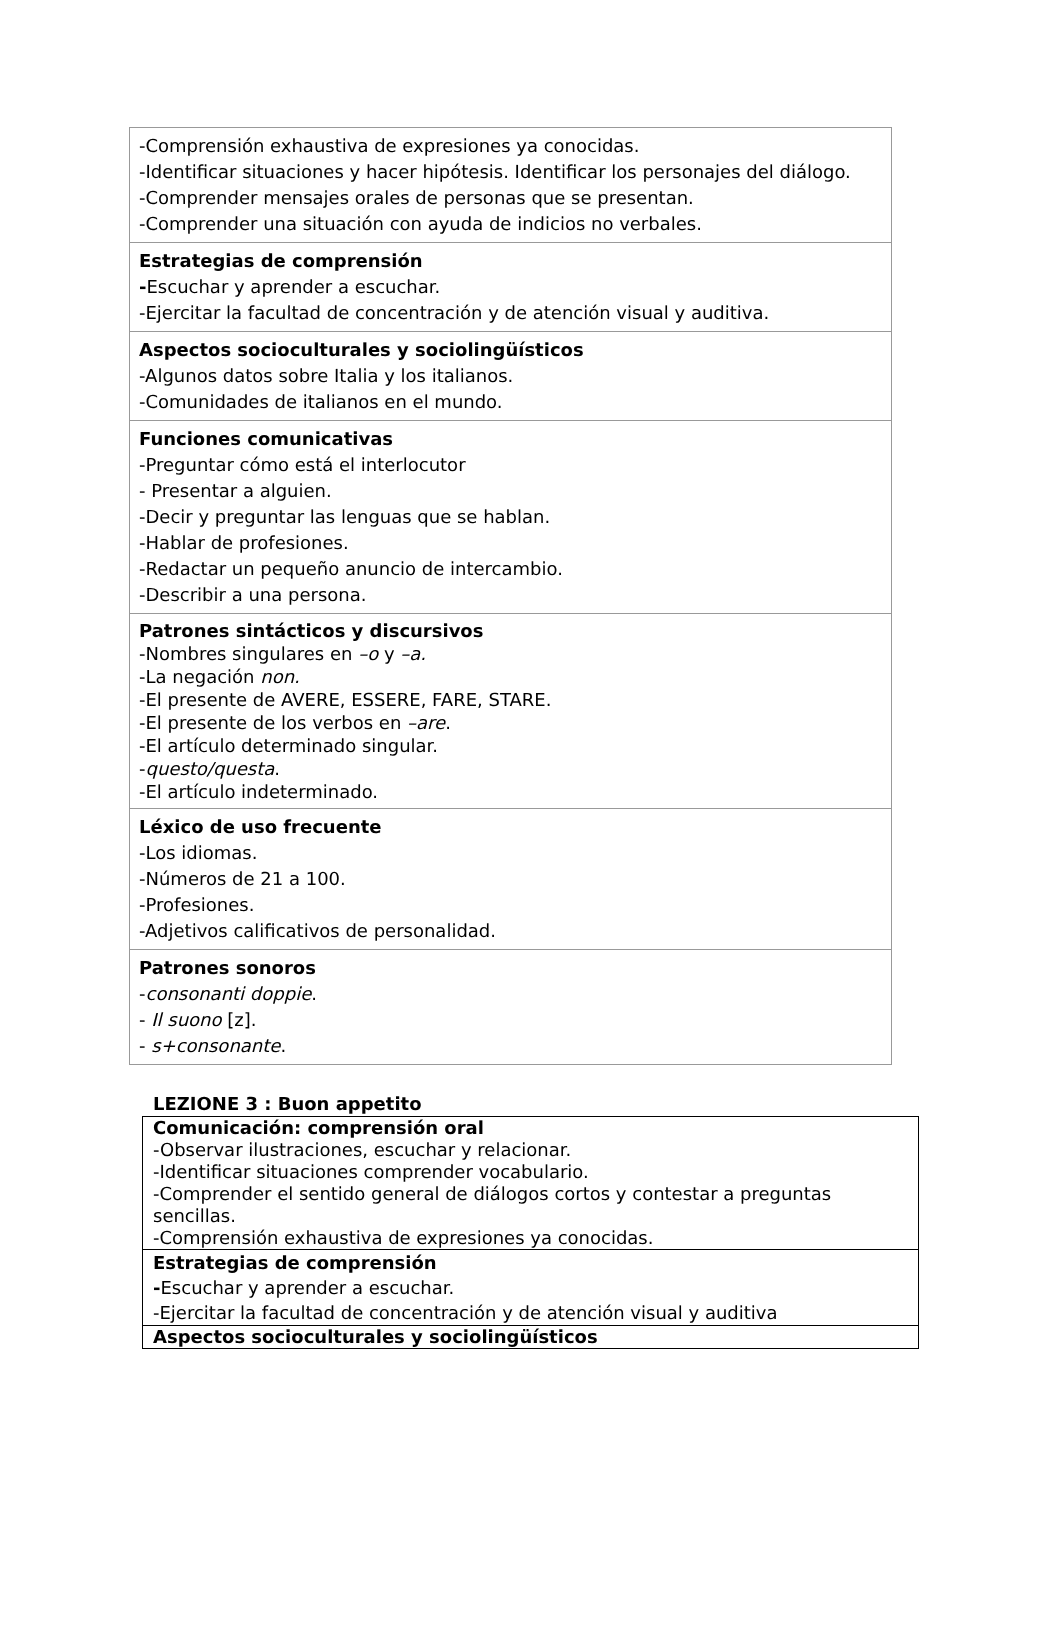| -Comprensión exhaustiva de expresiones ya conocidas. -Identificar situaciones y hacer hipótesis. Identificar los personajes del diálogo. -Comprender mensajes orales de personas que se presentan. -Comprender una situación con ayuda de indicios no verbales. |
| Estrategias de comprensión - Escuchar y aprender a escuchar. -Ejercitar la facultad de concentración y de atención visual y auditiva. |
| Aspectos socioculturales y sociolingüísticos -Algunos datos sobre Italia y los italianos. -Comunidades de italianos en el mundo. |
| Funciones comunicativas -Preguntar cómo está el interlocutor - Presentar a alguien. -Decir y preguntar las lenguas que se hablan. -Hablar de profesiones. -Redactar un pequeño anuncio de intercambio. -Describir a una persona. |
| Patrones sintácticos y discursivos -Nombres singulares en –o y –a. -La negación non. -El presente de AVERE, ESSERE, FARE, STARE. -El presente de los verbos en –are . -El artículo determinado singular. - questo/questa . -El artículo indeterminado. |
| Léxico de uso frecuente -Los idiomas. -Números de 21 a 100. -Profesiones. -Adjetivos calificativos de personalidad. |
| Patrones sonoros - consonanti doppie . - Il suono [z]. - s+consonante . |
LEZIONE 3 : Buon appetito
| Comunicación: comprensión oral -Observar ilustraciones, escuchar y relacionar. -Identificar situaciones comprender vocabulario. -Comprender el sentido general de diálogos cortos y contestar a preguntas sencillas. -Comprensión exhaustiva de expresiones ya conocidas. |
| Estrategias de comprensión - Escuchar y aprender a escuchar. -Ejercitar la facultad de concentración y de atención visual y auditiva |
| Aspectos socioculturales y sociolingüísticos |